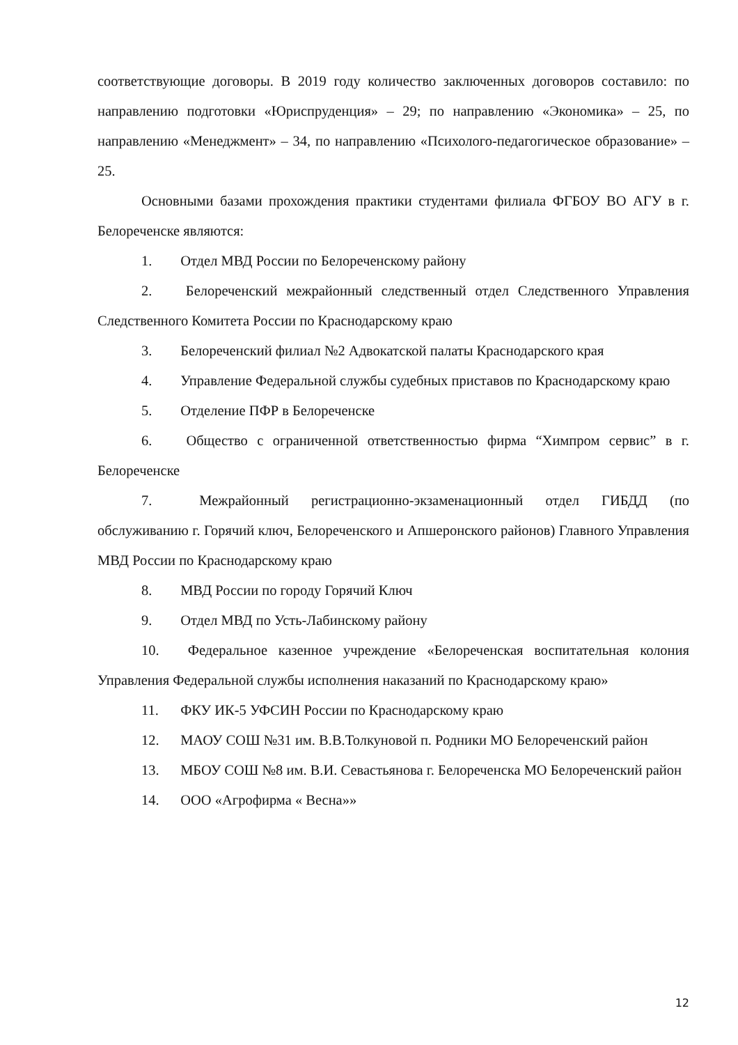соответствующие договоры. В 2019 году количество заключенных договоров составило: по направлению подготовки «Юриспруденция» – 29; по направлению «Экономика» – 25, по направлению «Менеджмент» – 34, по направлению «Психолого-педагогическое образование» – 25.
Основными базами прохождения практики студентами филиала ФГБОУ ВО АГУ в г. Белореченске являются:
1. Отдел МВД России по Белореченскому району
2. Белореченский межрайонный следственный отдел Следственного Управления Следственного Комитета России по Краснодарскому краю
3. Белореченский филиал №2 Адвокатской палаты Краснодарского края
4. Управление Федеральной службы судебных приставов по Краснодарскому краю
5. Отделение ПФР в Белореченске
6. Общество с ограниченной ответственностью фирма “Химпром сервис” в г. Белореченске
7. Межрайонный регистрационно-экзаменационный отдел ГИБДД (по обслуживанию г. Горячий ключ, Белореченского и Апшеронского районов) Главного Управления МВД России по Краснодарскому краю
8. МВД России по городу Горячий Ключ
9. Отдел МВД по Усть-Лабинскому району
10. Федеральное казенное учреждение «Белореченская воспитательная колония Управления Федеральной службы исполнения наказаний по Краснодарскому краю»
11. ФКУ ИК-5 УФСИН России по Краснодарскому краю
12. МАОУ СОШ №31 им. В.В.Толкуновой п. Родники МО Белореченский район
13. МБОУ СОШ №8 им. В.И. Севастьянова г. Белореченска МО Белореченский район
14. ООО «Агрофирма « Весна»»
12